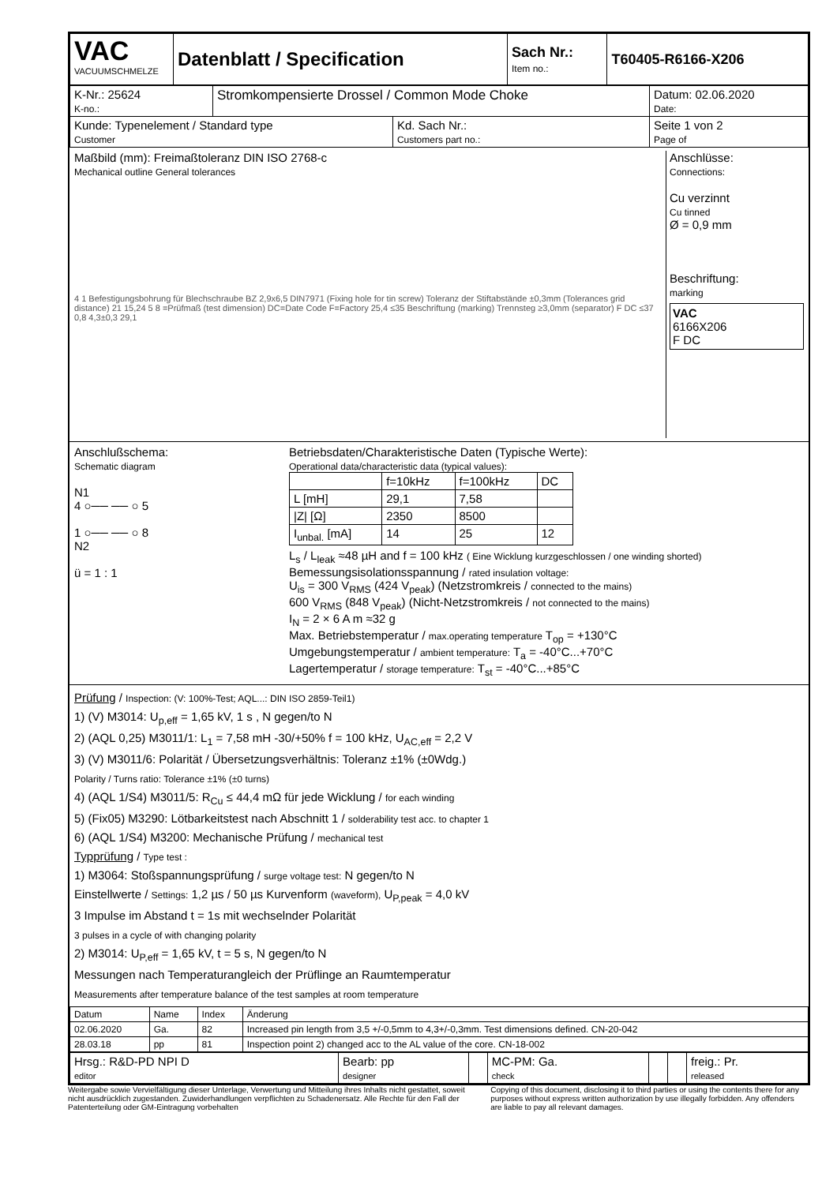| VAC VACUUMSCHMELZE | Datenblatt / Specification | Sach Nr.: Item no.: | T60405-R6166-X206 |
| K-Nr.: 25624 K-no.: | Stromkompensierte Drossel / Common Mode Choke | | Datum: 02.06.2020 Date: |
| Kunde: Typenelement / Standard type Customer | | Kd. Sach Nr.: Customers part no.: | Seite 1 von 2 Page of |
Maßbild (mm): Freimaßtoleranz DIN ISO 2768-c
Mechanical outline General tolerances
4 1 Befestigungsbohrung für Blechschraube BZ 2,9x6,5 DIN7971 (Fixing hole for tin screw) Toleranz der Stiftabstände ±0,3mm (Tolerances grid distance) 21 15,24 5 8 =Prüfmaß (test dimension) DC=Date Code F=Factory 25,4 ≤35 Beschriftung (marking) Trennsteg ≥3,0mm (separator) F DC ≤37 0,8 4,3±0,3 29,1
Anschlüsse:
Connections:
Cu verzinnt
Cu tinned
Ø = 0,9 mm
Beschriftung:
marking
VAC
6166X206
F DC
Anschlußschema:
Schematic diagram
N1
4 ○── ── ○ 5
1 ○── ── ○ 8
N2
ü = 1 : 1
Betriebsdaten/Charakteristische Daten (Typische Werte):
Operational data/characteristic data (typical values):
| | f=10kHz | f=100kHz | DC |
| --- | --- | --- | --- |
| L [mH] | 29,1 | 7,58 | |
| /Z/ [Ω] | 2350 | 8500 | |
| I<sub>unbal.</sub> [mA] | 14 | 25 | 12 |
L<sub>s</sub> / L<sub>leak</sub> ≈48 µH and f = 100 kHz ( Eine Wicklung kurzgeschlossen / one winding shorted)
Bemessungsisolationsspannung / rated insulation voltage:
U<sub>is</sub> = 300 V<sub>RMS</sub> (424 V<sub>peak</sub>) (Netzstromkreis / connected to the mains)
600 V<sub>RMS</sub> (848 V<sub>peak</sub>) (Nicht-Netzstromkreis / not connected to the mains)
I<sub>N</sub> = 2 × 6 A m ≈32 g
Max. Betriebstemperatur / max.operating temperature T<sub>op</sub> = +130°C
Umgebungstemperatur / ambient temperature: T<sub>a</sub> = -40°C...+70°C
Lagertemperatur / storage temperature: T<sub>st</sub> = -40°C...+85°C
Prüfung / Inspection: (V: 100%-Test; AQL...: DIN ISO 2859-Teil1)
1) (V) M3014: U<sub>p,eff</sub> = 1,65 kV, 1 s , N gegen/to N
2) (AQL 0,25) M3011/1: L<sub>1</sub> = 7,58 mH -30/+50% f = 100 kHz, U<sub>AC,eff</sub> = 2,2 V
3) (V) M3011/6: Polarität / Übersetzungsverhältnis: Toleranz ±1% (±0Wdg.)
Polarity / Turns ratio: Tolerance ±1% (±0 turns)
4) (AQL 1/S4) M3011/5: R<sub>Cu</sub> ≤ 44,4 mΩ für jede Wicklung / for each winding
5) (Fix05) M3290: Lötbarkeitstest nach Abschnitt 1 / solderability test acc. to chapter 1
6) (AQL 1/S4) M3200: Mechanische Prüfung / mechanical test
Typprüfung / Type test :
1) M3064: Stoßspannungsprüfung / surge voltage test: N gegen/to N
Einstellwerte / Settings: 1,2 µs / 50 µs Kurvenform (waveform), U<sub>P,peak</sub> = 4,0 kV
3 Impulse im Abstand t = 1s mit wechselnder Polarität
3 pulses in a cycle of with changing polarity
2) M3014: U<sub>P,eff</sub> = 1,65 kV, t = 5 s, N gegen/to N
Messungen nach Temperaturangleich der Prüflinge an Raumtemperatur
Measurements after temperature balance of the test samples at room temperature
| Datum | Name | Index | Änderung |
| 02.06.2020 | Ga. | 82 | Increased pin length from 3,5 +/-0,5mm to 4,3+/-0,3mm. Test dimensions defined. CN-20-042 |
| 28.03.18 | pp | 81 | Inspection point 2) changed acc to the AL value of the core. CN-18-002 |
| Hrsg.: R&D-PD NPI D editor | Bearb: pp designer | | MC-PM: Ga. check | | | freig.: Pr. released |
Weitergabe sowie Vervielfältigung dieser Unterlage, Verwertung und Mitteilung ihres Inhalts nicht gestattet, soweit nicht ausdrücklich zugestanden. Zuwiderhandlungen verpflichten zu Schadenersatz. Alle Rechte für den Fall der Patenterteilung oder GM-Eintragung vorbehalten
Copying of this document, disclosing it to third parties or using the contents there for any purposes without express written authorization by use illegally forbidden. Any offenders are liable to pay all relevant damages.